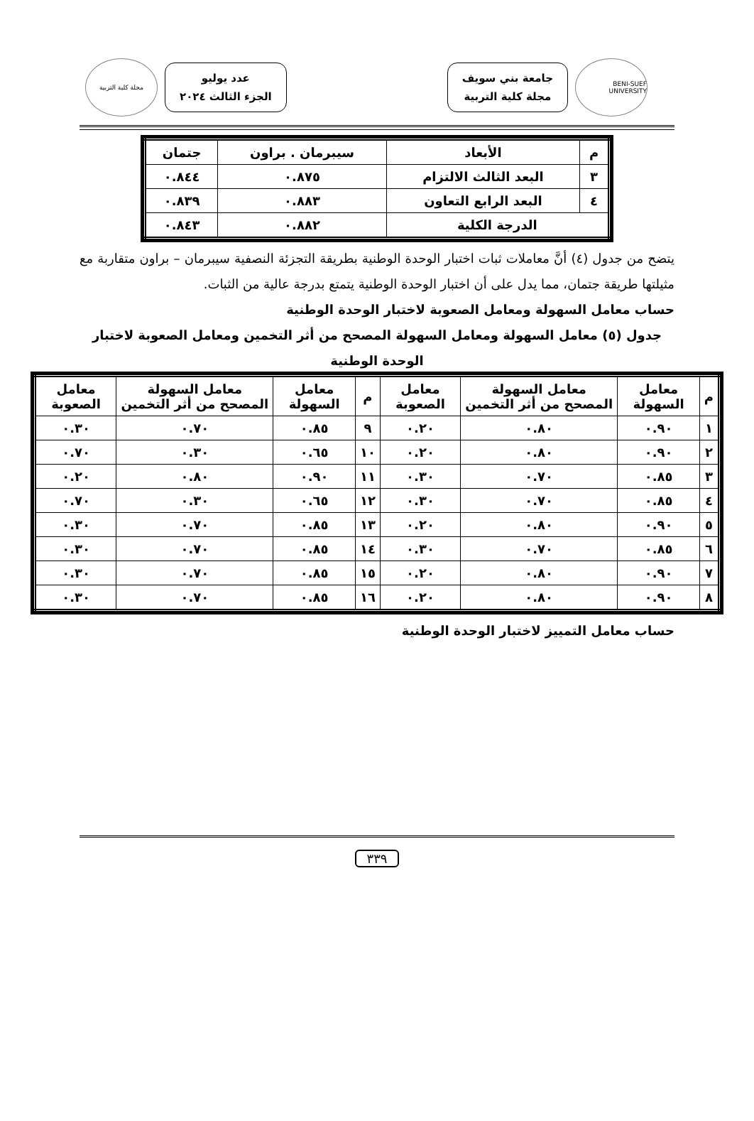BENI-SUEF UNIVERSITY
جامعة بني سويف
مجلة كلية التربية
عدد يوليو
الجزء الثالث ٢٠٢٤
مجلة كلية التربية
| م | الأبعاد | سيبرمان . براون | جتمان |
| --- | --- | --- | --- |
| ٣ | البعد الثالث الالتزام | ٠.٨٧٥ | ٠.٨٤٤ |
| ٤ | البعد الرابع التعاون | ٠.٨٨٣ | ٠.٨٣٩ |
| الدرجة الكلية | | ٠.٨٨٢ | ٠.٨٤٣ |
يتضح من جدول (٤) أنَّ معاملات ثبات اختبار الوحدة الوطنية بطريقة التجزئة النصفية سيبرمان – براون متقاربة مع مثيلتها طريقة جتمان، مما يدل على أن اختبار الوحدة الوطنية يتمتع بدرجة عالية من الثبات.
حساب معامل السهولة ومعامل الصعوبة لاختبار الوحدة الوطنية
جدول (٥) معامل السهولة ومعامل السهولة المصحح من أثر التخمين ومعامل الصعوبة لاختبار الوحدة الوطنية
| م | معامل السهولة | معامل السهولة المصحح من أثر التخمين | معامل الصعوبة | م | معامل السهولة | معامل السهولة المصحح من أثر التخمين | معامل الصعوبة |
| --- | --- | --- | --- | --- | --- | --- | --- |
| ١ | ٠.٩٠ | ٠.٨٠ | ٠.٢٠ | ٩ | ٠.٨٥ | ٠.٧٠ | ٠.٣٠ |
| ٢ | ٠.٩٠ | ٠.٨٠ | ٠.٢٠ | ١٠ | ٠.٦٥ | ٠.٣٠ | ٠.٧٠ |
| ٣ | ٠.٨٥ | ٠.٧٠ | ٠.٣٠ | ١١ | ٠.٩٠ | ٠.٨٠ | ٠.٢٠ |
| ٤ | ٠.٨٥ | ٠.٧٠ | ٠.٣٠ | ١٢ | ٠.٦٥ | ٠.٣٠ | ٠.٧٠ |
| ٥ | ٠.٩٠ | ٠.٨٠ | ٠.٢٠ | ١٣ | ٠.٨٥ | ٠.٧٠ | ٠.٣٠ |
| ٦ | ٠.٨٥ | ٠.٧٠ | ٠.٣٠ | ١٤ | ٠.٨٥ | ٠.٧٠ | ٠.٣٠ |
| ٧ | ٠.٩٠ | ٠.٨٠ | ٠.٢٠ | ١٥ | ٠.٨٥ | ٠.٧٠ | ٠.٣٠ |
| ٨ | ٠.٩٠ | ٠.٨٠ | ٠.٢٠ | ١٦ | ٠.٨٥ | ٠.٧٠ | ٠.٣٠ |
حساب معامل التمييز لاختبار الوحدة الوطنية
٣٣٩